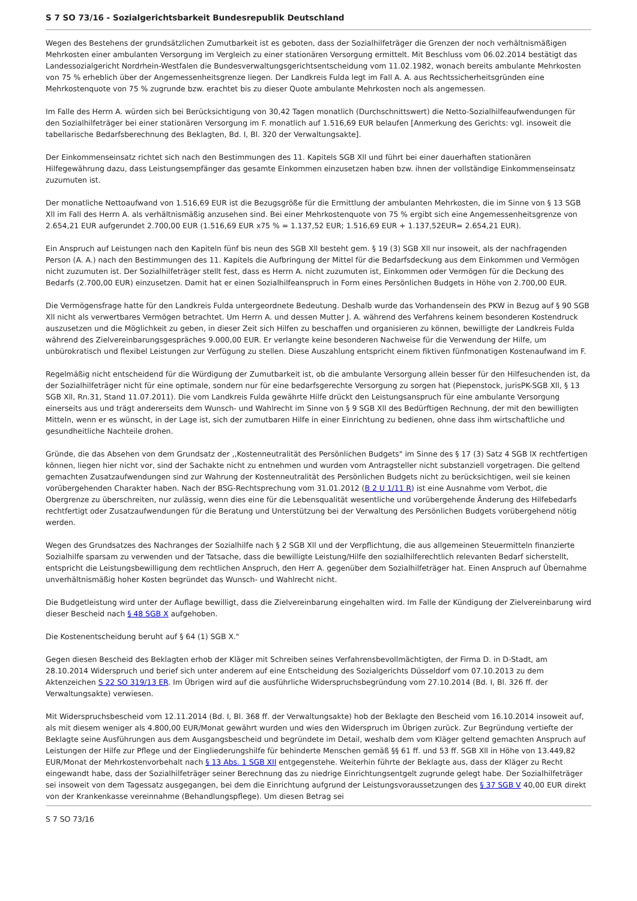S 7 SO 73/16 - Sozialgerichtsbarkeit Bundesrepublik Deutschland
Wegen des Bestehens der grundsätzlichen Zumutbarkeit ist es geboten, dass der Sozialhilfeträger die Grenzen der noch verhältnismäßigen Mehrkosten einer ambulanten Versorgung im Vergleich zu einer stationären Versorgung ermittelt. Mit Beschluss vom 06.02.2014 bestätigt das Landessozialgericht Nordrhein-Westfalen die Bundesverwaltungsgerichtsentscheidung vom 11.02.1982, wonach bereits ambulante Mehrkosten von 75 % erheblich über der Angemessenheitsgrenze liegen. Der Landkreis Fulda legt im Fall A. A. aus Rechtssicherheitsgründen eine Mehrkostenquote von 75 % zugrunde bzw. erachtet bis zu dieser Quote ambulante Mehrkosten noch als angemessen.
Im Falle des Herrn A. würden sich bei Berücksichtigung von 30,42 Tagen monatlich (Durchschnittswert) die Netto-Sozialhilfeaufwendungen für den Sozialhilfeträger bei einer stationären Versorgung im F. monatlich auf 1.516,69 EUR belaufen [Anmerkung des Gerichts: vgl. insoweit die tabellarische Bedarfsberechnung des Beklagten, Bd. I, Bl. 320 der Verwaltungsakte].
Der Einkommenseinsatz richtet sich nach den Bestimmungen des 11. Kapitels SGB Xll und führt bei einer dauerhaften stationären Hilfegewährung dazu, dass Leistungsempfänger das gesamte Einkommen einzusetzen haben bzw. ihnen der vollständige Einkommenseinsatz zuzumuten ist.
Der monatliche Nettoaufwand von 1.516,69 EUR ist die Bezugsgröße für die Ermittlung der ambulanten Mehrkosten, die im Sinne von § 13 SGB Xll im Fall des Herrn A. als verhältnismäßig anzusehen sind. Bei einer Mehrkostenquote von 75 % ergibt sich eine Angemessenheitsgrenze von 2.654,21 EUR aufgerundet 2.700,00 EUR (1.516,69 EUR x75 % = 1.137,52 EUR; 1.516,69 EUR + 1.137,52EUR= 2.654,21 EUR).
Ein Anspruch auf Leistungen nach den Kapiteln fünf bis neun des SGB Xll besteht gem. § 19 (3) SGB Xll nur insoweit, als der nachfragenden Person (A. A.) nach den Bestimmungen des 11. Kapitels die Aufbringung der Mittel für die Bedarfsdeckung aus dem Einkommen und Vermögen nicht zuzumuten ist. Der Sozialhilfeträger stellt fest, dass es Herrn A. nicht zuzumuten ist, Einkommen oder Vermögen für die Deckung des Bedarfs (2.700,00 EUR) einzusetzen. Damit hat er einen Sozialhilfeanspruch in Form eines Persönlichen Budgets in Höhe von 2.700,00 EUR.
Die Vermögensfrage hatte für den Landkreis Fulda untergeordnete Bedeutung. Deshalb wurde das Vorhandensein des PKW in Bezug auf § 90 SGB Xll nicht als verwertbares Vermögen betrachtet. Um Herrn A. und dessen Mutter J. A. während des Verfahrens keinem besonderen Kostendruck auszusetzen und die Möglichkeit zu geben, in dieser Zeit sich Hilfen zu beschaffen und organisieren zu können, bewilligte der Landkreis Fulda während des Zielvereinbarungsgespräches 9.000,00 EUR. Er verlangte keine besonderen Nachweise für die Verwendung der Hilfe, um unbürokratisch und flexibel Leistungen zur Verfügung zu stellen. Diese Auszahlung entspricht einem fiktiven fünfmonatigen Kostenaufwand im F.
Regelmäßig nicht entscheidend für die Würdigung der Zumutbarkeit ist, ob die ambulante Versorgung allein besser für den Hilfesuchenden ist, da der Sozialhilfeträger nicht für eine optimale, sondern nur für eine bedarfsgerechte Versorgung zu sorgen hat (Piepenstock, jurisPK-SGB Xll, § 13 SGB Xll, Rn.31, Stand 11.07.2011). Die vom Landkreis Fulda gewährte Hilfe drückt den Leistungsanspruch für eine ambulante Versorgung einerseits aus und trägt andererseits dem Wunsch- und Wahlrecht im Sinne von § 9 SGB Xll des Bedürftigen Rechnung, der mit den bewilligten Mitteln, wenn er es wünscht, in der Lage ist, sich der zumutbaren Hilfe in einer Einrichtung zu bedienen, ohne dass ihm wirtschaftliche und gesundheitliche Nachteile drohen.
Gründe, die das Absehen von dem Grundsatz der ,,Kostenneutralität des Persönlichen Budgets" im Sinne des § 17 (3) Satz 4 SGB lX rechtfertigen können, liegen hier nicht vor, sind der Sachakte nicht zu entnehmen und wurden vom Antragsteller nicht substanziell vorgetragen. Die geltend gemachten Zusatzaufwendungen sind zur Wahrung der Kostenneutralität des Persönlichen Budgets nicht zu berücksichtigen, weil sie keinen vorübergehenden Charakter haben. Nach der BSG-Rechtsprechung vom 31.01.2012 (B 2 U 1/11 R) ist eine Ausnahme vom Verbot, die Obergrenze zu überschreiten, nur zulässig, wenn dies eine für die Lebensqualität wesentliche und vorübergehende Änderung des Hilfebedarfs rechtfertigt oder Zusatzaufwendungen für die Beratung und Unterstützung bei der Verwaltung des Persönlichen Budgets vorübergehend nötig werden.
Wegen des Grundsatzes des Nachranges der Sozialhilfe nach § 2 SGB Xll und der Verpflichtung, die aus allgemeinen Steuermitteln finanzierte Sozialhilfe sparsam zu verwenden und der Tatsache, dass die bewilligte Leistung/Hilfe den sozialhilferechtlich relevanten Bedarf sicherstellt, entspricht die Leistungsbewilligung dem rechtlichen Anspruch, den Herr A. gegenüber dem Sozialhilfeträger hat. Einen Anspruch auf Übernahme unverhältnismäßig hoher Kosten begründet das Wunsch- und Wahlrecht nicht.
Die Budgetleistung wird unter der Auflage bewilligt, dass die Zielvereinbarung eingehalten wird. Im Falle der Kündigung der Zielvereinbarung wird dieser Bescheid nach § 48 SGB X aufgehoben.
Die Kostenentscheidung beruht auf § 64 (1) SGB X."
Gegen diesen Bescheid des Beklagten erhob der Kläger mit Schreiben seines Verfahrensbevollmächtigten, der Firma D. in D-Stadt, am 28.10.2014 Widerspruch und berief sich unter anderem auf eine Entscheidung des Sozialgerichts Düsseldorf vom 07.10.2013 zu dem Aktenzeichen S 22 SO 319/13 ER. Im Übrigen wird auf die ausführliche Widerspruchsbegründung vom 27.10.2014 (Bd. I, Bl. 326 ff. der Verwaltungsakte) verwiesen.
Mit Widerspruchsbescheid vom 12.11.2014 (Bd. I, Bl. 368 ff. der Verwaltungsakte) hob der Beklagte den Bescheid vom 16.10.2014 insoweit auf, als mit diesem weniger als 4.800,00 EUR/Monat gewährt wurden und wies den Widerspruch im Übrigen zurück. Zur Begründung vertiefte der Beklagte seine Ausführungen aus dem Ausgangsbescheid und begründete im Detail, weshalb dem vom Kläger geltend gemachten Anspruch auf Leistungen der Hilfe zur Pflege und der Eingliederungshilfe für behinderte Menschen gemäß §§ 61 ff. und 53 ff. SGB Xll in Höhe von 13.449,82 EUR/Monat der Mehrkostenvorbehalt nach § 13 Abs. 1 SGB XII entgegenstehe. Weiterhin führte der Beklagte aus, dass der Kläger zu Recht eingewandt habe, dass der Sozialhilfeträger seiner Berechnung das zu niedrige Einrichtungsentgelt zugrunde gelegt habe. Der Sozialhilfeträger sei insoweit von dem Tagessatz ausgegangen, bei dem die Einrichtung aufgrund der Leistungsvoraussetzungen des § 37 SGB V 40,00 EUR direkt von der Krankenkasse vereinnahme (Behandlungspflege). Um diesen Betrag sei
S 7 SO 73/16